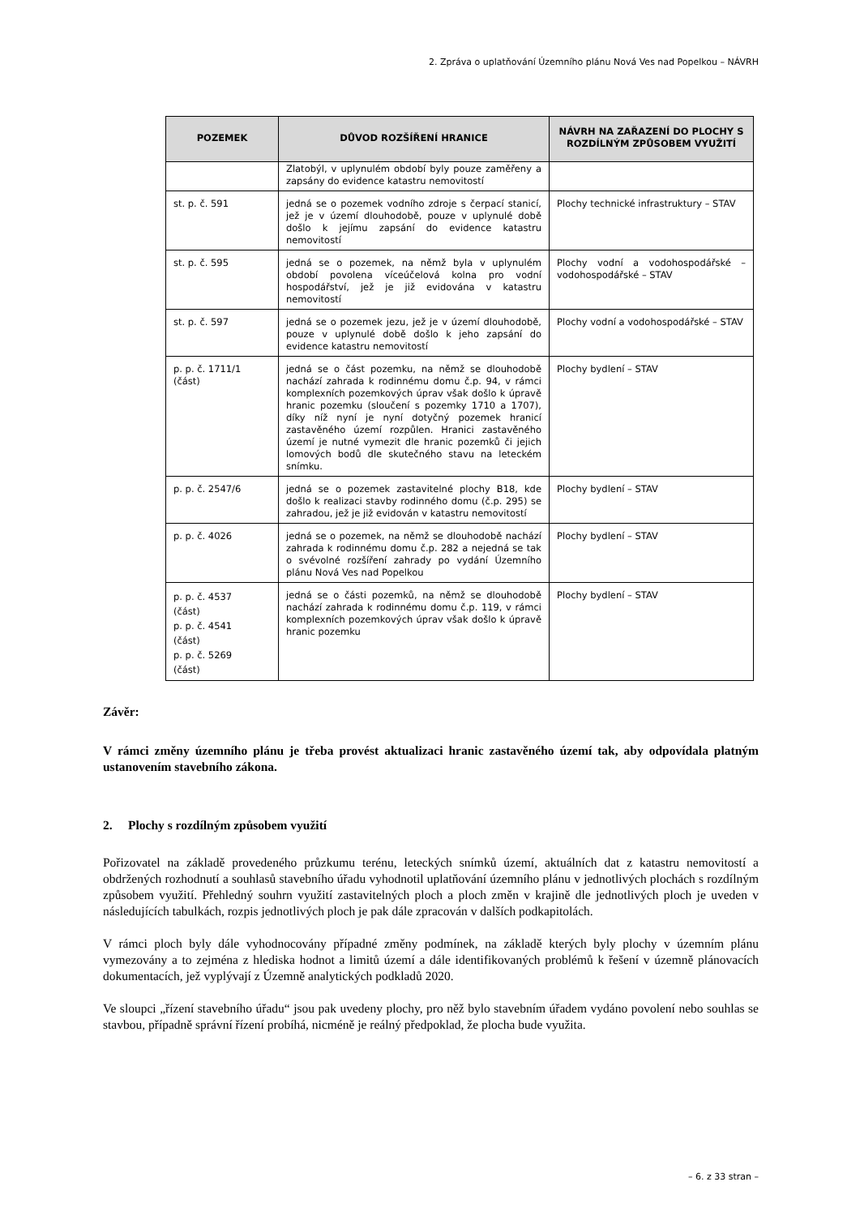2. Zpráva o uplatňování Územního plánu Nová Ves nad Popelkou – NÁVRH
| POZEMEK | DŮVOD ROZŠÍŘENÍ HRANICE | NÁVRH NA ZAŘAZENÍ DO PLOCHY S ROZDÍLNÝM ZPŮSOBEM VYUŽITÍ |
| --- | --- | --- |
| | Zlatobýl, v uplynulém období byly pouze zaměřeny a zapsány do evidence katastru nemovitostí | |
| st. p. č. 591 | jedná se o pozemek vodního zdroje s čerpací stanicí, jež je v území dlouhodobě, pouze v uplynulé době došlo k jejímu zapsání do evidence katastru nemovitostí | Plochy technické infrastruktury – STAV |
| st. p. č. 595 | jedná se o pozemek, na němž byla v uplynulém období povolena víceúčelová kolna pro vodní hospodářství, jež je již evidována v katastru nemovitostí | Plochy vodní a vodohospodářské – vodohospodářské – STAV |
| st. p. č. 597 | jedná se o pozemek jezu, jež je v území dlouhodobě, pouze v uplynulé době došlo k jeho zapsání do evidence katastru nemovitostí | Plochy vodní a vodohospodářské – STAV |
| p. p. č. 1711/1 (část) | jedná se o část pozemku, na němž se dlouhodobě nachází zahrada k rodinnému domu č.p. 94, v rámci komplexních pozemkových úprav však došlo k úpravě hranic pozemku (sloučení s pozemky 1710 a 1707), díky níž nyní je nyní dotyčný pozemek hranicí zastavěného území rozpůlen. Hranici zastavěného území je nutné vymezit dle hranic pozemků či jejich lomových bodů dle skutečného stavu na leteckém snímku. | Plochy bydlení – STAV |
| p. p. č. 2547/6 | jedná se o pozemek zastavitelné plochy B18, kde došlo k realizaci stavby rodinného domu (č.p. 295) se zahradou, jež je již evidován v katastru nemovitostí | Plochy bydlení – STAV |
| p. p. č. 4026 | jedná se o pozemek, na němž se dlouhodobě nachází zahrada k rodinnému domu č.p. 282 a nejedná se tak o svévolné rozšíření zahrady po vydání Územního plánu Nová Ves nad Popelkou | Plochy bydlení – STAV |
| p. p. č. 4537 (část) p. p. č. 4541 (část) p. p. č. 5269 (část) | jedná se o části pozemků, na němž se dlouhodobě nachází zahrada k rodinnému domu č.p. 119, v rámci komplexních pozemkových úprav však došlo k úpravě hranic pozemku | Plochy bydlení – STAV |
Závěr:
V rámci změny územního plánu je třeba provést aktualizaci hranic zastavěného území tak, aby odpovídala platným ustanovením stavebního zákona.
2. Plochy s rozdílným způsobem využití
Pořizovatel na základě provedeného průzkumu terénu, leteckých snímků území, aktuálních dat z katastru nemovitostí a obdržených rozhodnutí a souhlasů stavebního úřadu vyhodnotil uplatňování územního plánu v jednotlivých plochách s rozdílným způsobem využití. Přehledný souhrn využití zastavitelných ploch a ploch změn v krajině dle jednotlivých ploch je uveden v následujících tabulkách, rozpis jednotlivých ploch je pak dále zpracován v dalších podkapitolách.
V rámci ploch byly dále vyhodnocovány případné změny podmínek, na základě kterých byly plochy v územním plánu vymezovány a to zejména z hlediska hodnot a limitů území a dále identifikovaných problémů k řešení v územně plánovacích dokumentacích, jež vyplývají z Územně analytických podkladů 2020.
Ve sloupci „řízení stavebního úřadu“ jsou pak uvedeny plochy, pro něž bylo stavebním úřadem vydáno povolení nebo souhlas se stavbou, případně správní řízení probíhá, nicméně je reálný předpoklad, že plocha bude využita.
– 6. z 33 stran –